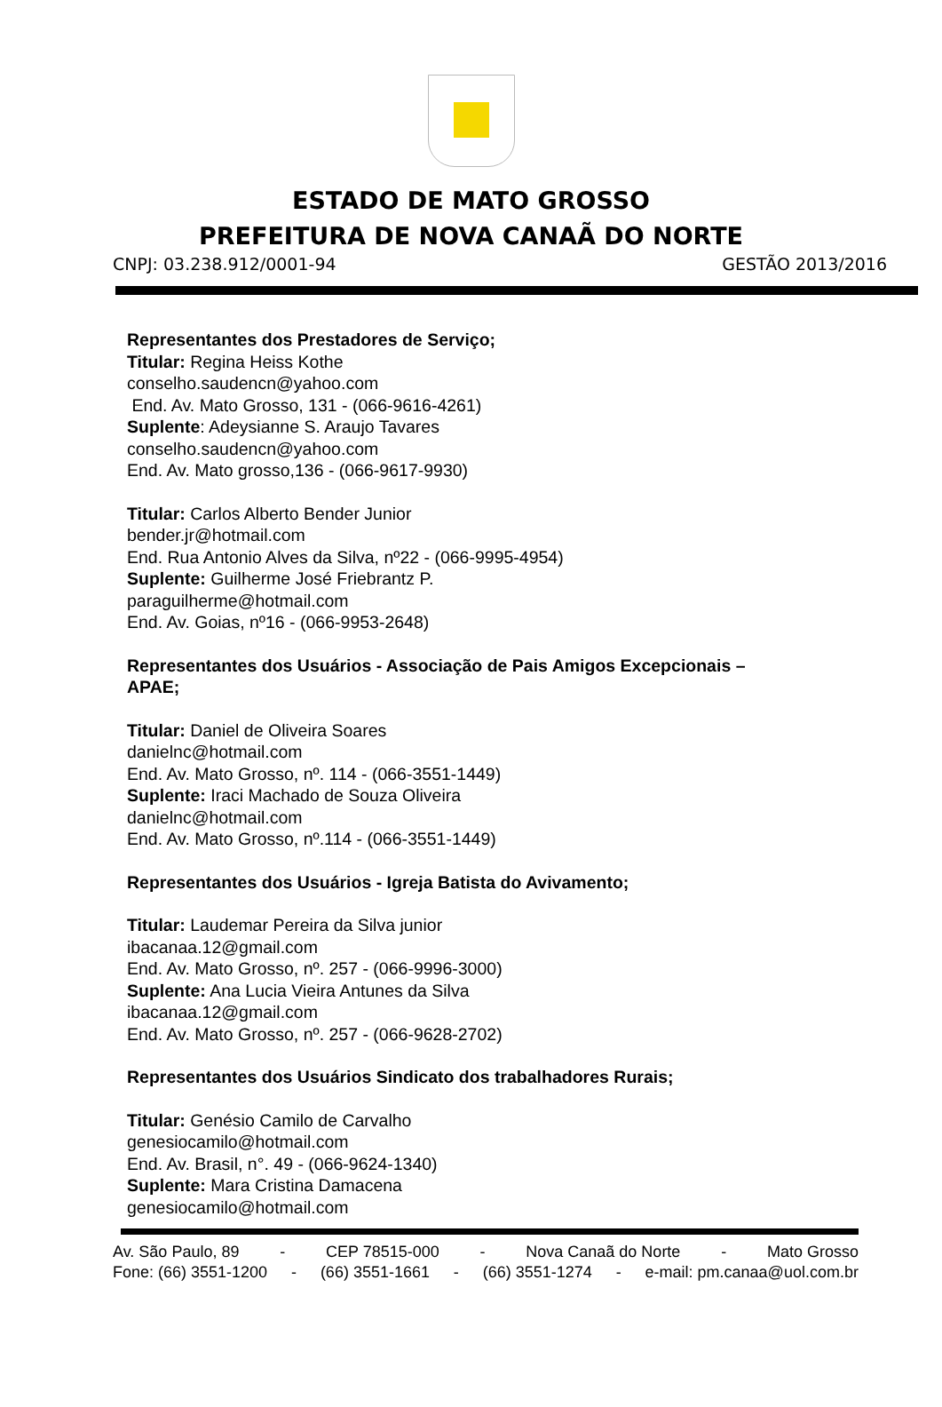ESTADO DE MATO GROSSO
PREFEITURA DE NOVA CANAÃ DO NORTE
CNPJ: 03.238.912/0001-94 GESTÃO 2013/2016
Representantes dos Prestadores de Serviço;
Titular: Regina Heiss Kothe
conselho.saudencn@yahoo.com
End. Av. Mato Grosso, 131 - (066-9616-4261)
Suplente: Adeysianne S. Araujo Tavares
conselho.saudencn@yahoo.com
End. Av. Mato grosso,136 - (066-9617-9930)
Titular: Carlos Alberto Bender Junior
bender.jr@hotmail.com
End. Rua Antonio Alves da Silva, nº22 - (066-9995-4954)
Suplente: Guilherme José Friebrantz P.
paraguilherme@hotmail.com
End. Av. Goias, nº16 - (066-9953-2648)
Representantes dos Usuários - Associação de Pais Amigos Excepcionais –
APAE;
Titular: Daniel de Oliveira Soares
danielnc@hotmail.com
End. Av. Mato Grosso, nº. 114 - (066-3551-1449)
Suplente: Iraci Machado de Souza Oliveira
danielnc@hotmail.com
End. Av. Mato Grosso, nº.114 - (066-3551-1449)
Representantes dos Usuários - Igreja Batista do Avivamento;
Titular: Laudemar Pereira da Silva junior
ibacanaa.12@gmail.com
End. Av. Mato Grosso, nº. 257 - (066-9996-3000)
Suplente: Ana Lucia Vieira Antunes da Silva
ibacanaa.12@gmail.com
End. Av. Mato Grosso, nº. 257 - (066-9628-2702)
Representantes dos Usuários Sindicato dos trabalhadores Rurais;
Titular: Genésio Camilo de Carvalho
genesiocamilo@hotmail.com
End. Av. Brasil, n°. 49 - (066-9624-1340)
Suplente: Mara Cristina Damacena
genesiocamilo@hotmail.com
Av. São Paulo, 89 - CEP 78515-000 - Nova Canaã do Norte - Mato Grosso
Fone: (66) 3551-1200 - (66) 3551-1661 - (66) 3551-1274 - e-mail: pm.canaa@uol.com.br